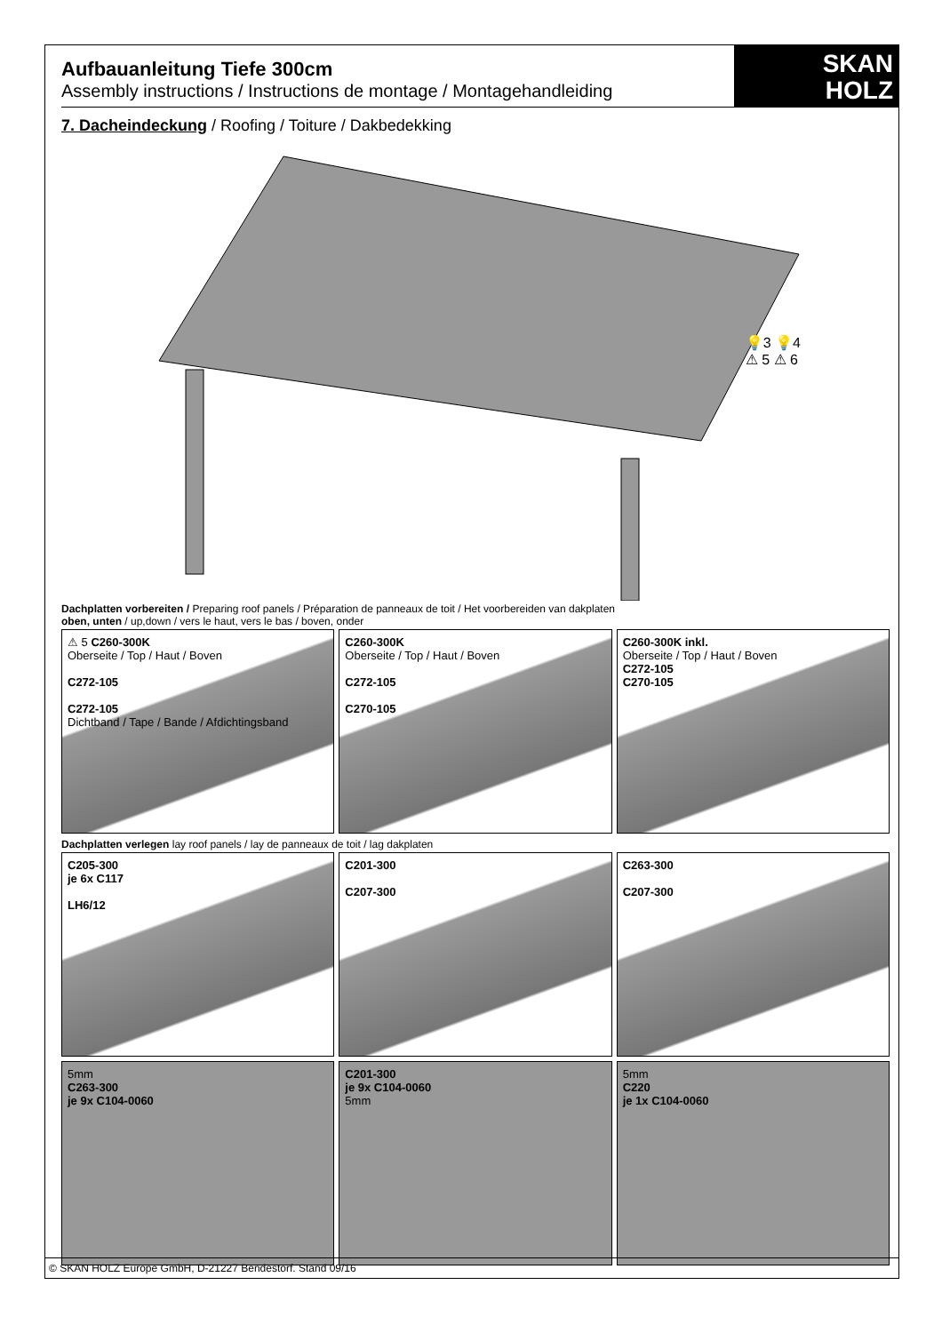SKAN
HOLZ
Aufbauanleitung Tiefe 300cm
Assembly instructions / Instructions de montage / Montagehandleiding
7. Dacheindeckung / Roofing / Toiture / Dakbedekking
💡3 💡4
⚠ 5 ⚠ 6
Dachplatten vorbereiten / Preparing roof panels / Préparation de panneaux de toit / Het voorbereiden van dakplaten
oben, unten / up,down / vers le haut, vers le bas / boven, onder
⚠ 5 C260-300K
Oberseite / Top / Haut / Boven
C272-105
C272-105
Dichtband / Tape / Bande / Afdichtingsband
C260-300K
Oberseite / Top / Haut / Boven
C272-105
C270-105
C260-300K inkl.
Oberseite / Top / Haut / Boven
C272-105
C270-105
Dachplatten verlegen lay roof panels / lay de panneaux de toit / lag dakplaten
C205-300
je 6x C117
LH6/12
C201-300
C207-300
C263-300
C207-300
5mm
C263-300
je 9x C104-0060
C201-300
je 9x C104-0060
5mm
5mm
C220
je 1x C104-0060
© SKAN HOLZ Europe GmbH, D-21227 Bendestorf. Stand 09/16